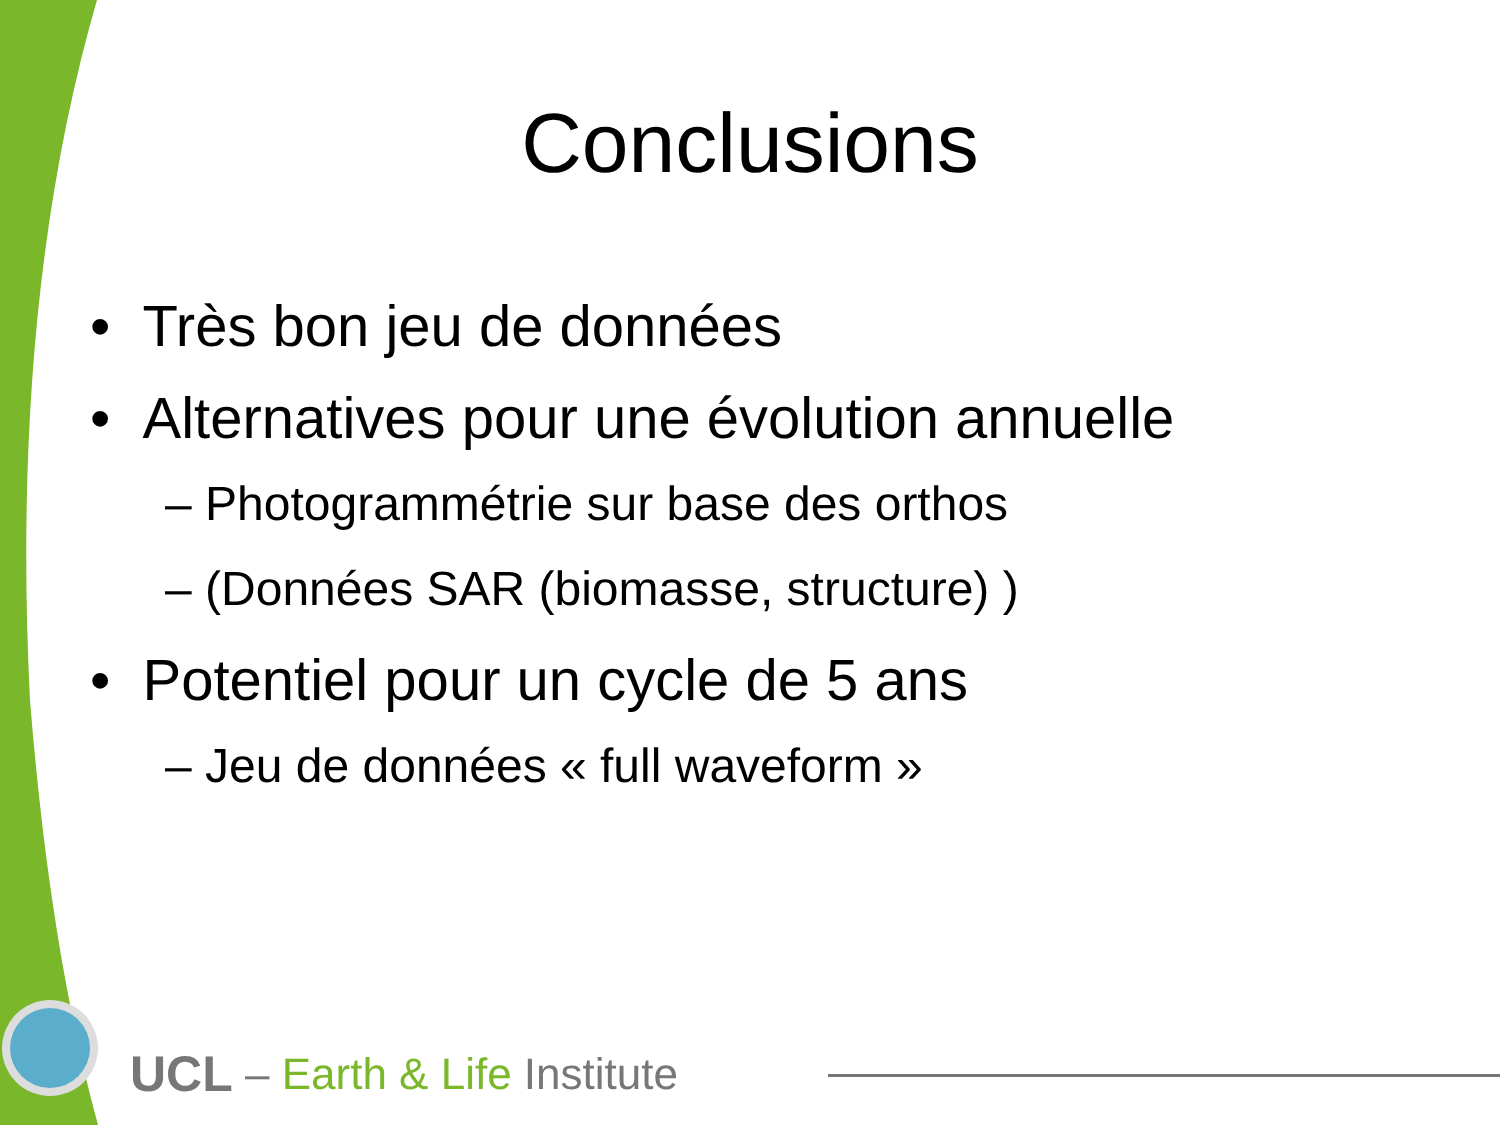Conclusions
• Très bon jeu de données
• Alternatives pour une évolution annuelle
– Photogrammétrie sur base des orthos
– (Données SAR (biomasse, structure) )
• Potentiel pour un cycle de 5 ans
– Jeu de données « full waveform »
UCL – Earth & Life Institute